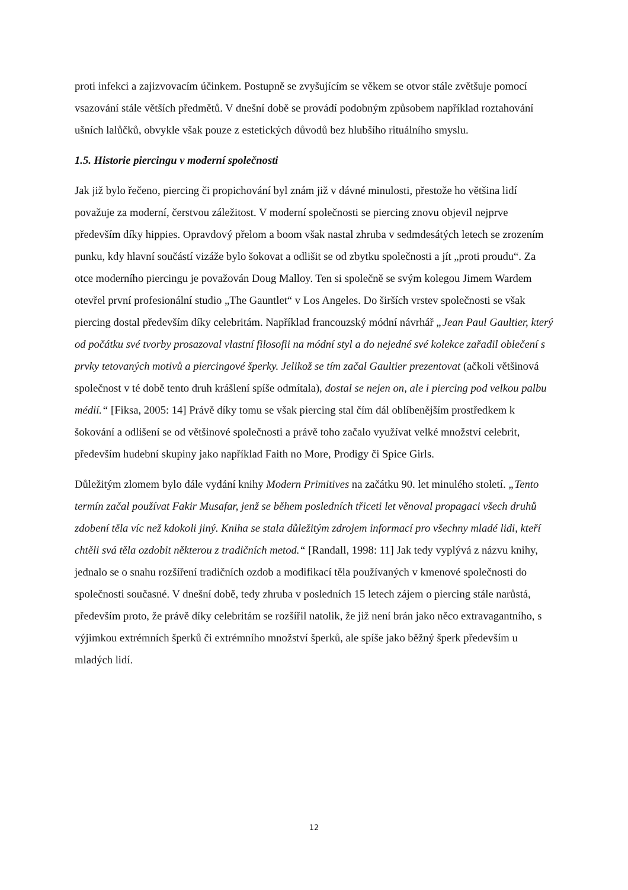proti infekci a zajizvovacím účinkem. Postupně se zvyšujícím se věkem se otvor stále zvětšuje pomocí vsazování stále větších předmětů. V dnešní době se provádí podobným způsobem například roztahování ušních lalůčků, obvykle však pouze z estetických důvodů bez hlubšího rituálního smyslu.
1.5. Historie piercingu v moderní společnosti
Jak již bylo řečeno, piercing či propichování byl znám již v dávné minulosti, přestože ho většina lidí považuje za moderní, čerstvou záležitost. V moderní společnosti se piercing znovu objevil nejprve především díky hippies. Opravdový přelom a boom však nastal zhruba v sedmdesátých letech se zrozením punku, kdy hlavní součástí vizáže bylo šokovat a odlišit se od zbytku společnosti a jít „proti proudu“. Za otce moderního piercingu je považován Doug Malloy. Ten si společně se svým kolegou Jimem Wardem otevřel první profesionální studio „The Gauntlet“ v Los Angeles. Do širších vrstev společnosti se však piercing dostal především díky celebritám. Například francouzský módní návrhář „Jean Paul Gaultier, který od počátku své tvorby prosazoval vlastní filosofii na módní styl a do nejedné své kolekce zařadil oblečení s prvky tetovaných motivů a piercingové šperky. Jelikož se tím začal Gaultier prezentovat (ačkoli většinová společnost v té době tento druh krášlení spíše odmítala), dostal se nejen on, ale i piercing pod velkou palbu médií.“ [Fiksa, 2005: 14] Právě díky tomu se však piercing stal čím dál oblíbenějším prostředkem k šokování a odlišení se od většinové společnosti a právě toho začalo využívat velké množství celebrit, především hudební skupiny jako například Faith no More, Prodigy či Spice Girls.
Důležitým zlomem bylo dále vydání knihy Modern Primitives na začátku 90. let minulého století. „Tento termín začal používat Fakir Musafar, jenž se během posledních třiceti let věnoval propagaci všech druhů zdobení těla víc než kdokoli jiný. Kniha se stala důležitým zdrojem informací pro všechny mladé lidi, kteří chtěli svá těla ozdobit některou z tradičních metod.“ [Randall, 1998: 11] Jak tedy vyplývá z názvu knihy, jednalo se o snahu rozšíření tradičních ozdob a modifikací těla používaných v kmenové společnosti do společnosti současné. V dnešní době, tedy zhruba v posledních 15 letech zájem o piercing stále narůstá, především proto, že právě díky celebritám se rozšířil natolik, že již není brán jako něco extravagantního, s výjimkou extrémních šperků či extrémního množství šperků, ale spíše jako běžný šperk především u mladých lidí.
12